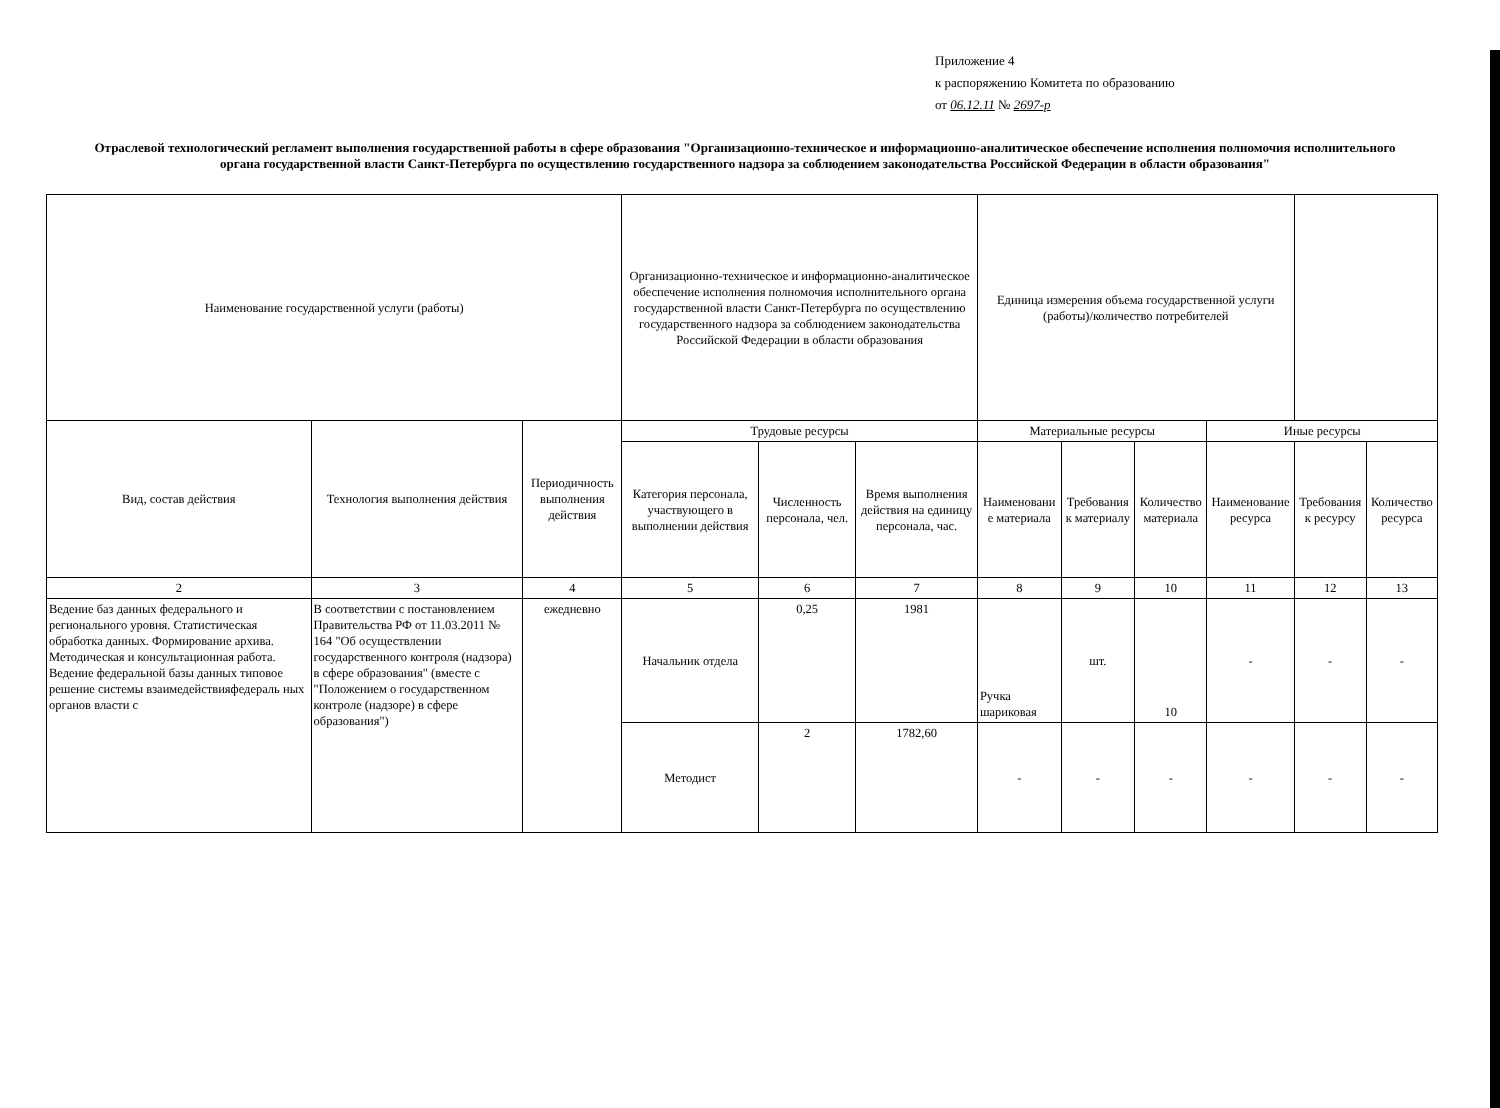Приложение 4
к распоряжению Комитета по образованию
от 06.12.11 № 2697-р
Отраслевой технологический регламент выполнения государственной работы в сфере образования "Организационно-техническое и информационно-аналитическое обеспечение исполнения полномочия исполнительного органа государственной власти Санкт-Петербурга по осуществлению государственного надзора за соблюдением законодательства Российской Федерации в области образования"
| Наименование государственной услуги (работы) | | | Организационно-техническое и информационно-аналитическое обеспечение исполнения полномочия исполнительного органа государственной власти Санкт-Петербурга по осуществлению государственного надзора за соблюдением законодательства Российской Федерации в области образования | | | Единица измерения объема государственной услуги (работы)/количество потребителей | | | | | |
| Вид, состав действия | Технология выполнения действия | Периодичность выполнения действия | Трудовые ресурсы | | | Материальные ресурсы | | | Иные ресурсы | | |
| | | | Категория персонала, участвующего в выполнении действия | Численность персонала, чел. | Время выполнения действия на единицу персонала, час. | Наименовани е материала | Требования к материалу | Количество материала | Наименование ресурса | Требования к ресурсу | Количество ресурса |
| 2 | 3 | 4 | 5 | 6 | 7 | 8 | 9 | 10 | 11 | 12 | 13 |
| Ведение баз данных федерального и регионального уровня. Статистическая обработка данных. Формирование архива. Методическая и консультационная работа. Ведение федеральной базы данных типовое решение системы взаимедействияфедераль ных органов власти с | В соответствии с постановлением Правительства РФ от 11.03.2011 № 164 "Об осуществлении государственного контроля (надзора) в сфере образования" (вместе с "Положением о государственном контроле (надзоре) в сфере образования") | ежедневно | Начальник отдела | 0,25 | 1981 | Ручка шариковая | шт. | 10 | - | - | - |
| | | | Методист | 2 | 1782,60 | - | - | - | - | - | - |